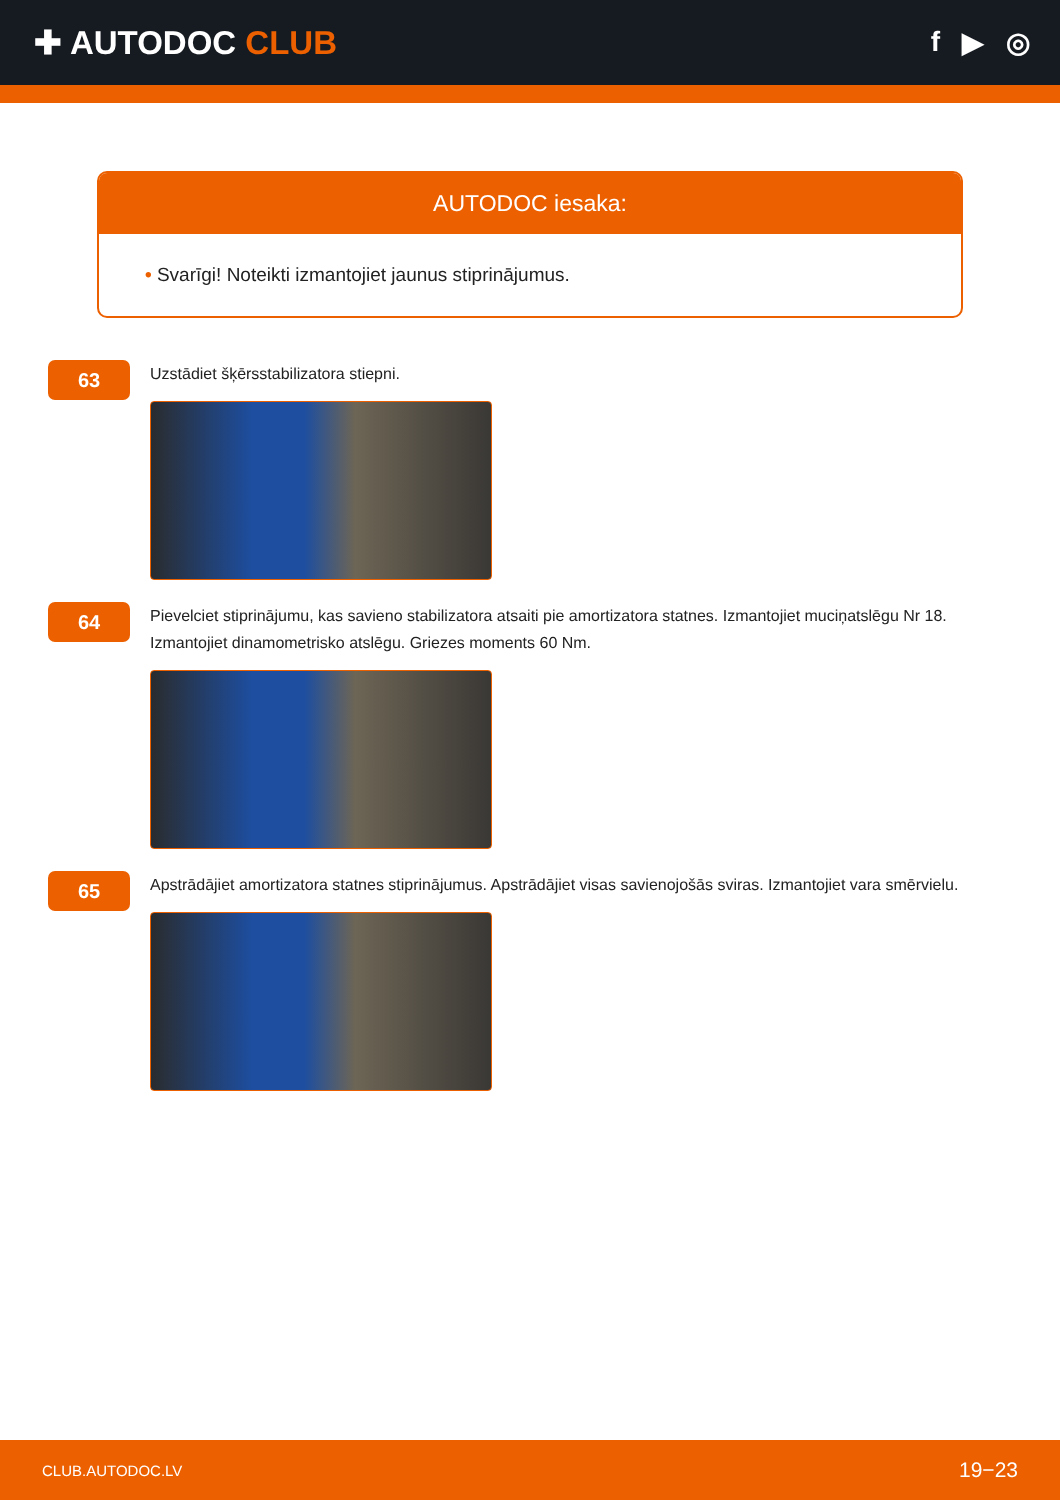✚ AUTODOC CLUB
f ▶ ◎
AUTODOC iesaka:
• Svarīgi! Noteikti izmantojiet jaunus stiprinājumus.
63
Uzstādiet šķērsstabilizatora stiepni.
64
Pievelciet stiprinājumu, kas savieno stabilizatora atsaiti pie amortizatora statnes. Izmantojiet muciņatslēgu Nr 18. Izmantojiet dinamometrisko atslēgu. Griezes moments 60 Nm.
65
Apstrādājiet amortizatora statnes stiprinājumus. Apstrādājiet visas savienojošās sviras. Izmantojiet vara smērvielu.
CLUB.AUTODOC.LV 19−23